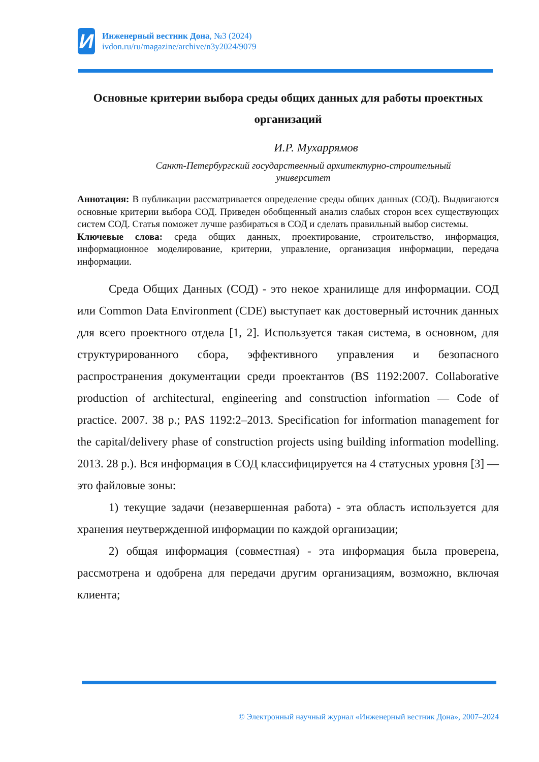И
Инженерный вестник Дона, №3 (2024)
ivdon.ru/ru/magazine/archive/n3y2024/9079
Основные критерии выбора среды общих данных для работы проектных организаций
И.Р. Мухаррямов
Санкт-Петербургский государственный архитектурно-строительный университет
Аннотация: В публикации рассматривается определение среды общих данных (СОД). Выдвигаются основные критерии выбора СОД. Приведен обобщенный анализ слабых сторон всех существующих систем СОД. Статья поможет лучше разбираться в СОД и сделать правильный выбор системы.
Ключевые слова: среда общих данных, проектирование, строительство, информация, информационное моделирование, критерии, управление, организация информации, передача информации.
Среда Общих Данных (СОД) - это некое хранилище для информации. СОД или Common Data Environment (CDE) выступает как достоверный источник данных для всего проектного отдела [1, 2]. Используется такая система, в основном, для структурированного сбора, эффективного управления и безопасного распространения документации среди проектантов (BS 1192:2007. Collaborative production of architectural, engineering and construction information — Code of practice. 2007. 38 p.; PAS 1192:2–2013. Specification for information management for the capital/delivery phase of construction projects using building information modelling. 2013. 28 p.). Вся информация в СОД классифицируется на 4 статусных уровня [3] — это файловые зоны:
1) текущие задачи (незавершенная работа) - эта область используется для хранения неутвержденной информации по каждой организации;
2) общая информация (совместная) - эта информация была проверена, рассмотрена и одобрена для передачи другим организациям, возможно, включая клиента;
© Электронный научный журнал «Инженерный вестник Дона», 2007–2024